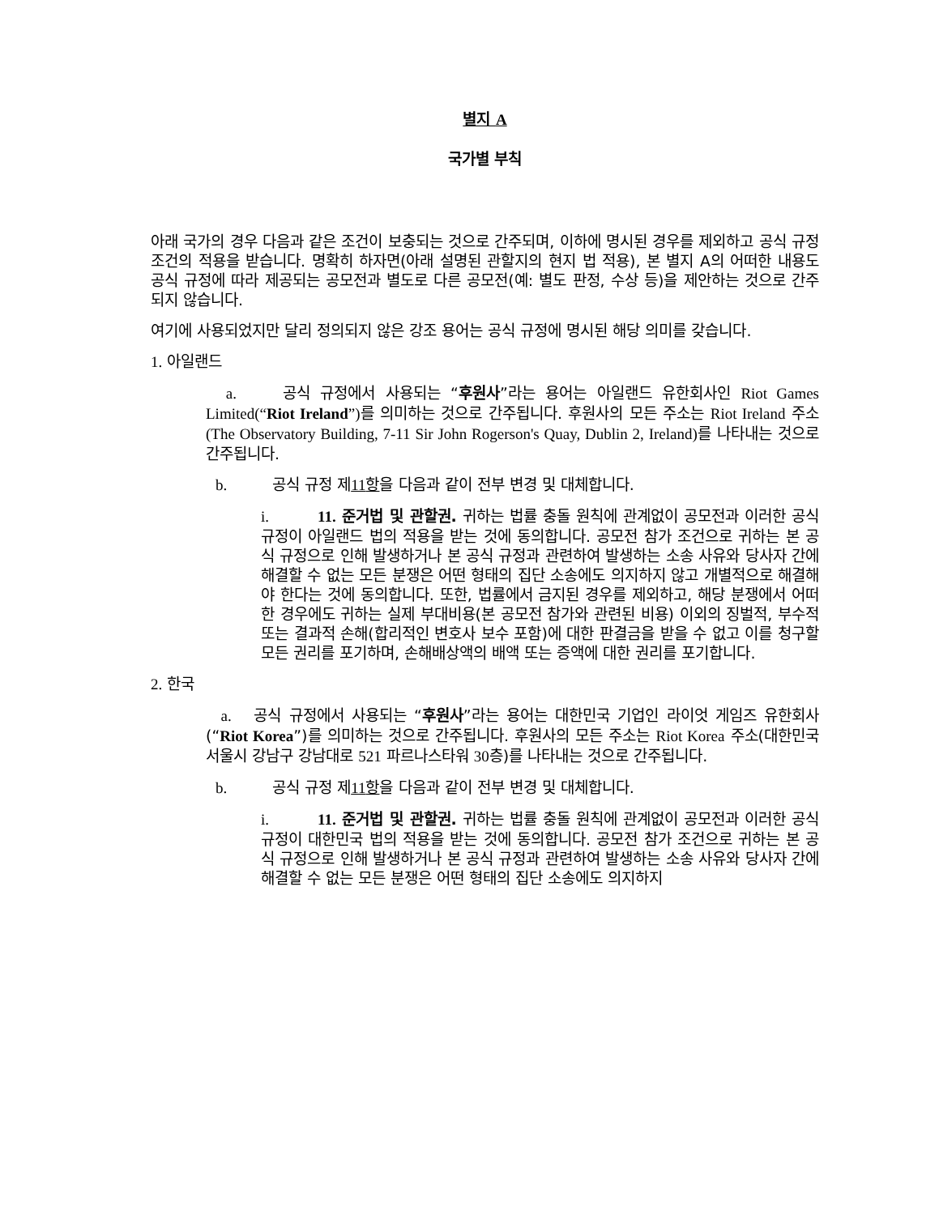별지 A
국가별 부칙
아래 국가의 경우 다음과 같은 조건이 보충되는 것으로 간주되며, 이하에 명시된 경우를 제외하고 공식 규정 조건의 적용을 받습니다. 명확히 하자면(아래 설명된 관할지의 현지 법 적용), 본 별지 A의 어떠한 내용도 공식 규정에 따라 제공되는 공모전과 별도로 다른 공모전(예: 별도 판정, 수상 등)을 제안하는 것으로 간주되지 않습니다.
여기에 사용되었지만 달리 정의되지 않은 강조 용어는 공식 규정에 명시된 해당 의미를 갖습니다.
1. 아일랜드
a. 공식 규정에서 사용되는 “후원사”라는 용어는 아일랜드 유한회사인 Riot Games Limited(“Riot Ireland”) 를 의미하는 것으로 간주됩니다. 후원사의 모든 주소는 Riot Ireland 주소(The Observatory Building, 7-11 Sir John Rogerson's Quay, Dublin 2, Ireland) 를 나타내는 것으로 간주됩니다.
b. 공식 규정 제11 항을 다음과 같이 전부 변경 및 대체합니다.
i. 11. 준거법 및 관할권. 귀하는 법률 충돌 원칙에 관계없이 공모전과 이러한 공식 규정이 아일랜드 법의 적용을 받는 것에 동의합니다. 공모전 참가 조건으로 귀하는 본 공식 규정으로 인해 발생하거나 본 공식 규정과 관련하여 발생하는 소송 사유와 당사자 간에 해결할 수 없는 모든 분쟁은 어떤 형태의 집단 소송에도 의지하지 않고 개별적으로 해결해야 한다는 것에 동의합니다. 또한, 법률에서 금지된 경우를 제외하고, 해당 분쟁에서 어떠한 경우에도 귀하는 실제 부대비용(본 공모전 참가와 관련된 비용) 이외의 징벌적, 부수적 또는 결과적 손해(합리적인 변호사 보수 포함)에 대한 판결금을 받을 수 없고 이를 청구할 모든 권리를 포기하며, 손해배상액의 배액 또는 증액에 대한 권리를 포기합니다.
2. 한국
a. 공식 규정에서 사용되는 “후원사”라는 용어는 대한민국 기업인 라이엇 게임즈 유한회사(“Riot Korea”)를 의미하는 것으로 간주됩니다. 후원사의 모든 주소는 Riot Korea 주소(대한민국 서울시 강남구 강남대로 521 파르나스타워 30층)를 나타내는 것으로 간주됩니다.
b. 공식 규정 제11 항을 다음과 같이 전부 변경 및 대체합니다.
i. 11. 준거법 및 관할권. 귀하는 법률 충돌 원칙에 관계없이 공모전과 이러한 공식 규정이 대한민국 법의 적용을 받는 것에 동의합니다. 공모전 참가 조건으로 귀하는 본 공식 규정으로 인해 발생하거나 본 공식 규정과 관련하여 발생하는 소송 사유와 당사자 간에 해결할 수 없는 모든 분쟁은 어떤 형태의 집단 소송에도 의지하지